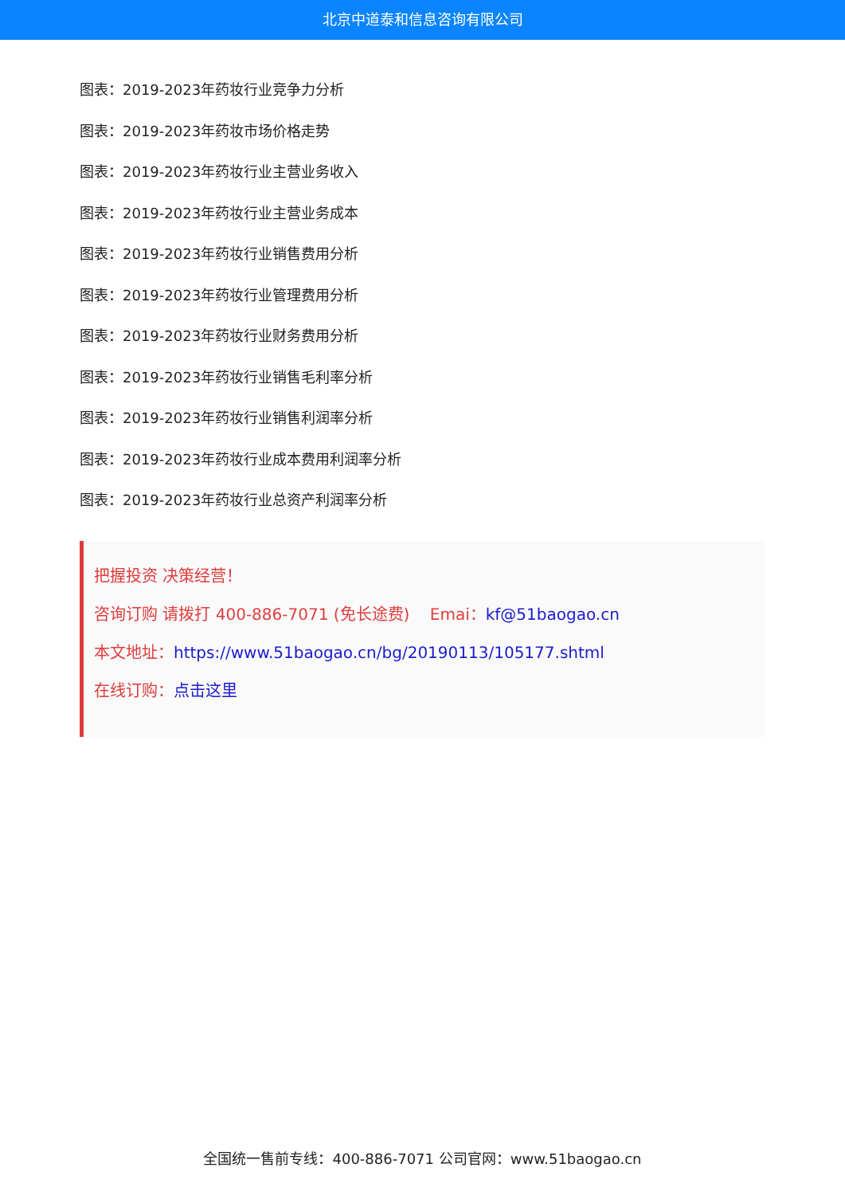北京中道泰和信息咨询有限公司
图表：2019-2023年药妆行业竞争力分析
图表：2019-2023年药妆市场价格走势
图表：2019-2023年药妆行业主营业务收入
图表：2019-2023年药妆行业主营业务成本
图表：2019-2023年药妆行业销售费用分析
图表：2019-2023年药妆行业管理费用分析
图表：2019-2023年药妆行业财务费用分析
图表：2019-2023年药妆行业销售毛利率分析
图表：2019-2023年药妆行业销售利润率分析
图表：2019-2023年药妆行业成本费用利润率分析
图表：2019-2023年药妆行业总资产利润率分析
把握投资 决策经营！
咨询订购 请拨打 400-886-7071 (免长途费) Emai：kf@51baogao.cn
本文地址：https://www.51baogao.cn/bg/20190113/105177.shtml
在线订购：点击这里
全国统一售前专线：400-886-7071 公司官网：www.51baogao.cn